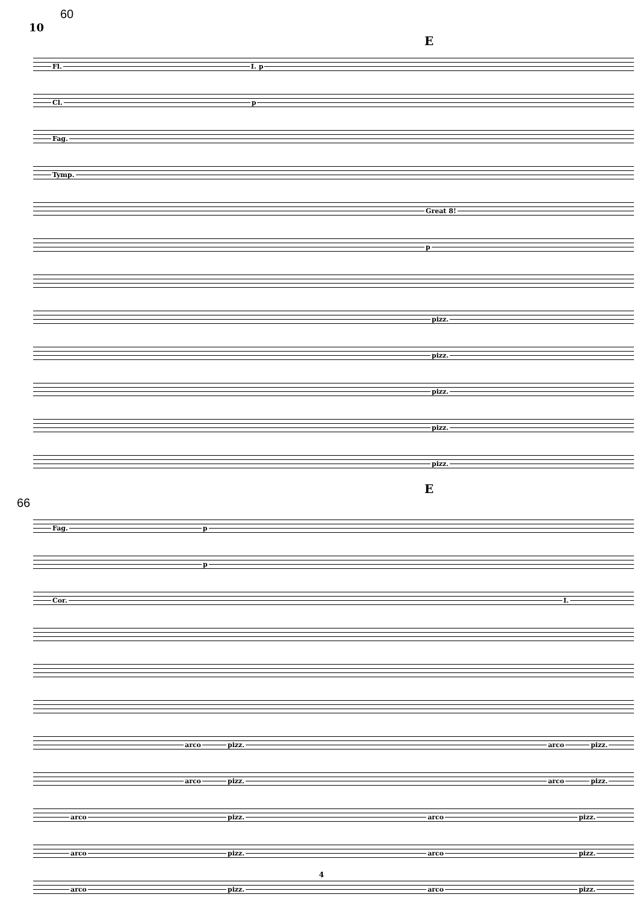60
10
E
Fl. I. p
Cl. p
Fag.
Tymp.
Great 8!
p
pizz.
pizz.
pizz.
pizz.
pizz.
E
66
Fag. p
p
Cor. I.
arco pizz. arco pizz.
arco pizz. arco pizz.
arco pizz. arco pizz.
arco pizz. arco pizz.
arco pizz. arco pizz.
4